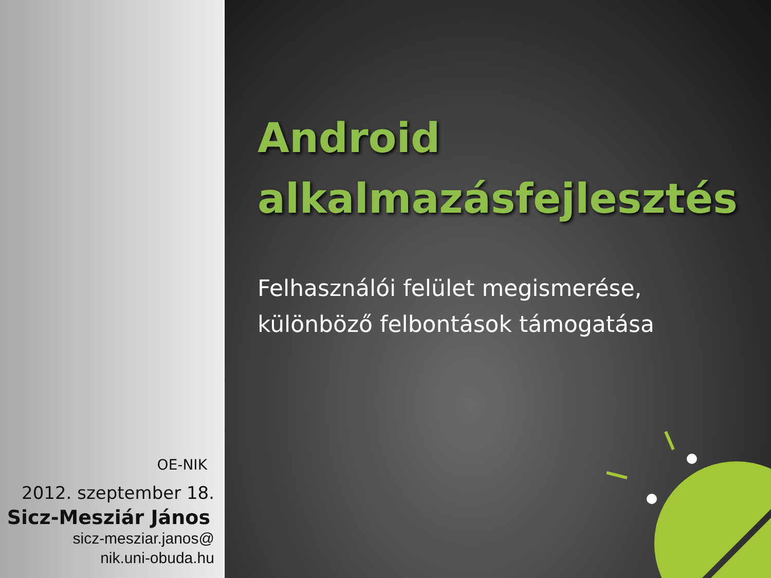OE-NIK
2012. szeptember 18.
Sicz-Mesziár János
sicz-mesziar.janos@
nik.uni-obuda.hu
Android
alkalmazásfejlesztés
Felhasználói felület megismerése, különböző felbontások támogatása